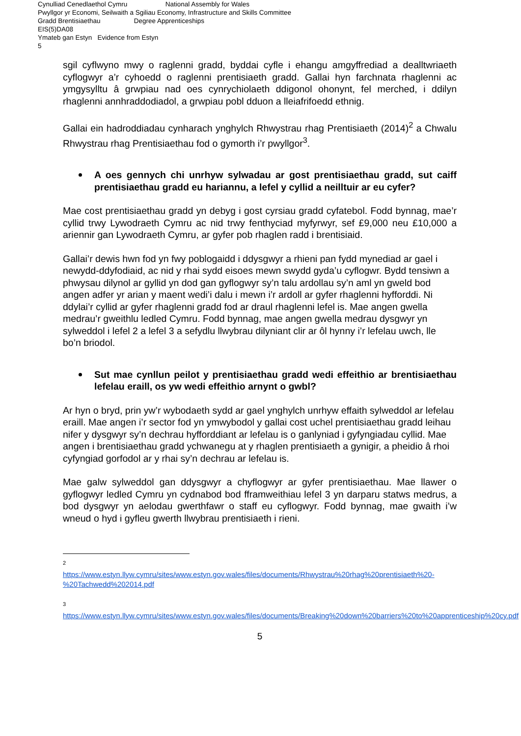Cynulliad Cenedlaethol Cymru National Assembly for Wales
Pwyllgor yr Economi, Seilwaith a Sgiliau Economy, Infrastructure and Skills Committee
Gradd Brentisiaethau Degree Apprenticeships
EIS(5)DA08
Ymateb gan Estyn Evidence from Estyn
5
sgil cyflwyno mwy o raglenni gradd, byddai cyfle i ehangu amgyffrediad a dealltwriaeth cyflogwyr a’r cyhoedd o raglenni prentisiaeth gradd. Gallai hyn farchnata rhaglenni ac ymgysylltu â grwpiau nad oes cynrychiolaeth ddigonol ohonynt, fel merched, i ddilyn rhaglenni annhraddodiadol, a grwpiau pobl dduon a lleiafrifoedd ethnig.
Gallai ein hadroddiadau cynharach ynghylch Rhwystrau rhag Prentisiaeth (2014)<sup>2</sup> a Chwalu Rhwystrau rhag Prentisiaethau fod o gymorth i’r pwyllgor<sup>3</sup>.
A oes gennych chi unrhyw sylwadau ar gost prentisiaethau gradd, sut caiff prentisiaethau gradd eu hariannu, a lefel y cyllid a neilltuir ar eu cyfer?
Mae cost prentisiaethau gradd yn debyg i gost cyrsiau gradd cyfatebol. Fodd bynnag, mae’r cyllid trwy Lywodraeth Cymru ac nid trwy fenthyciad myfyrwyr, sef £9,000 neu £10,000 a ariennir gan Lywodraeth Cymru, ar gyfer pob rhaglen radd i brentisiaid.
Gallai’r dewis hwn fod yn fwy poblogaidd i ddysgwyr a rhieni pan fydd mynediad ar gael i newydd-ddyfodiaid, ac nid y rhai sydd eisoes mewn swydd gyda’u cyflogwr. Bydd tensiwn a phwysau dilynol ar gyllid yn dod gan gyflogwyr sy’n talu ardollau sy’n aml yn gweld bod angen adfer yr arian y maent wedi’i dalu i mewn i’r ardoll ar gyfer rhaglenni hyfforddi. Ni ddylai’r cyllid ar gyfer rhaglenni gradd fod ar draul rhaglenni lefel is. Mae angen gwella medrau’r gweithlu ledled Cymru. Fodd bynnag, mae angen gwella medrau dysgwyr yn sylweddol i lefel 2 a lefel 3 a sefydlu llwybrau dilyniant clir ar ôl hynny i’r lefelau uwch, lle bo’n briodol.
Sut mae cynllun peilot y prentisiaethau gradd wedi effeithio ar brentisiaethau lefelau eraill, os yw wedi effeithio arnynt o gwbl?
Ar hyn o bryd, prin yw’r wybodaeth sydd ar gael ynghylch unrhyw effaith sylweddol ar lefelau eraill. Mae angen i’r sector fod yn ymwybodol y gallai cost uchel prentisiaethau gradd leihau nifer y dysgwyr sy’n dechrau hyfforddiant ar lefelau is o ganlyniad i gyfyngiadau cyllid. Mae angen i brentisiaethau gradd ychwanegu at y rhaglen prentisiaeth a gynigir, a pheidio â rhoi cyfyngiad gorfodol ar y rhai sy’n dechrau ar lefelau is.
Mae galw sylweddol gan ddysgwyr a chyflogwyr ar gyfer prentisiaethau. Mae llawer o gyflogwyr ledled Cymru yn cydnabod bod fframweithiau lefel 3 yn darparu statws medrus, a bod dysgwyr yn aelodau gwerthfawr o staff eu cyflogwyr. Fodd bynnag, mae gwaith i’w wneud o hyd i gyfleu gwerth llwybrau prentisiaeth i rieni.
2
https://www.estyn.llyw.cymru/sites/www.estyn.gov.wales/files/documents/Rhwystrau%20rhag%20prentisiaeth%20-%20Tachwedd%202014.pdf
3
https://www.estyn.llyw.cymru/sites/www.estyn.gov.wales/files/documents/Breaking%20down%20barriers%20to%20apprenticeship%20cy.pdf
5